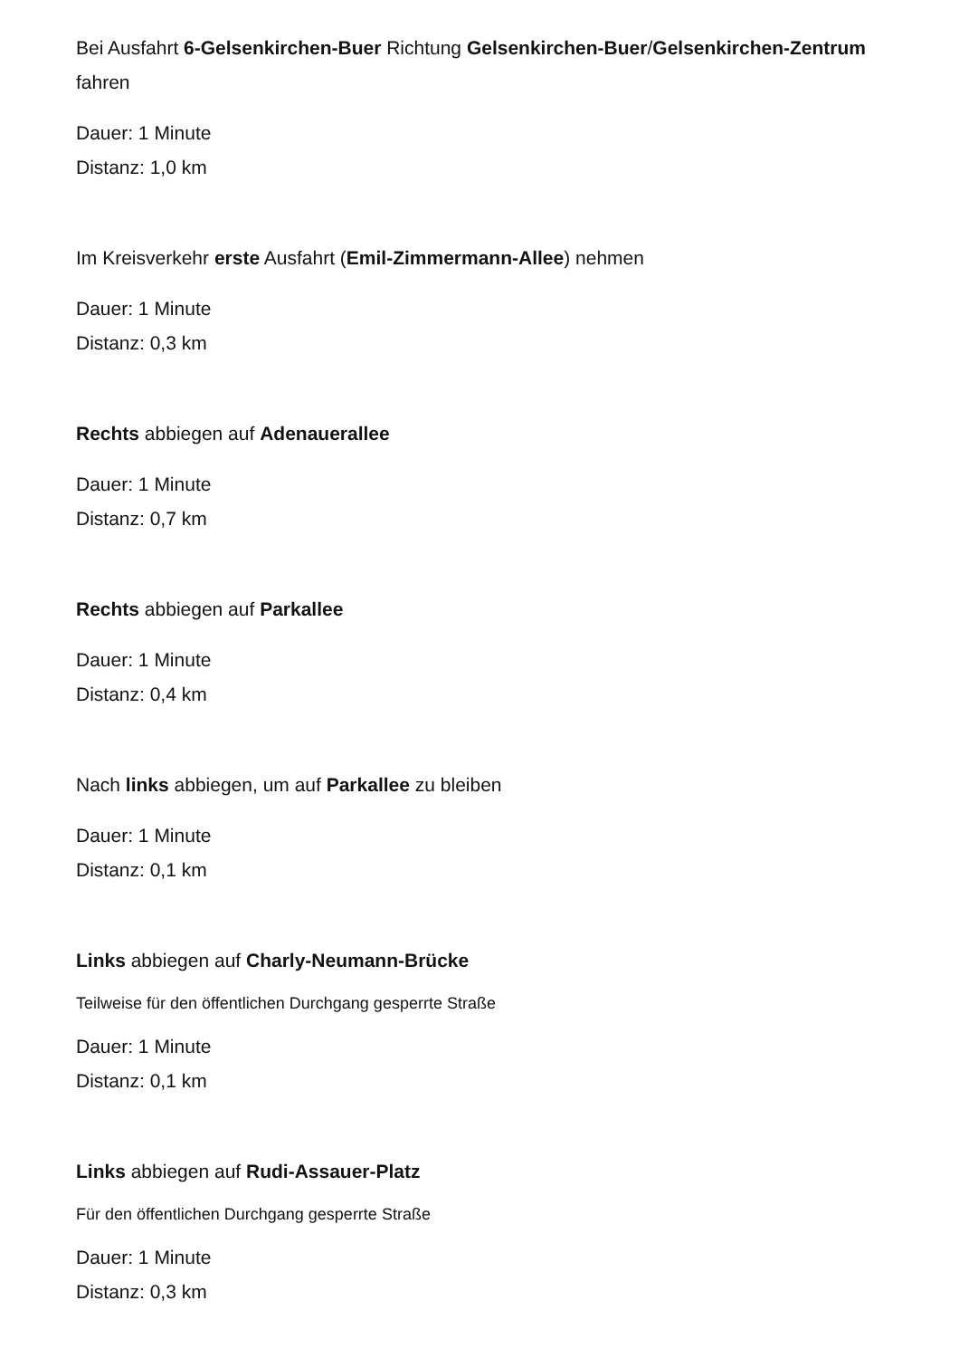Bei Ausfahrt 6-Gelsenkirchen-Buer Richtung Gelsenkirchen-Buer/Gelsenkirchen-Zentrum fahren
Dauer: 1 Minute
Distanz: 1,0 km
Im Kreisverkehr erste Ausfahrt (Emil-Zimmermann-Allee) nehmen
Dauer: 1 Minute
Distanz: 0,3 km
Rechts abbiegen auf Adenauerallee
Dauer: 1 Minute
Distanz: 0,7 km
Rechts abbiegen auf Parkallee
Dauer: 1 Minute
Distanz: 0,4 km
Nach links abbiegen, um auf Parkallee zu bleiben
Dauer: 1 Minute
Distanz: 0,1 km
Links abbiegen auf Charly-Neumann-Brücke
Teilweise für den öffentlichen Durchgang gesperrte Straße
Dauer: 1 Minute
Distanz: 0,1 km
Links abbiegen auf Rudi-Assauer-Platz
Für den öffentlichen Durchgang gesperrte Straße
Dauer: 1 Minute
Distanz: 0,3 km